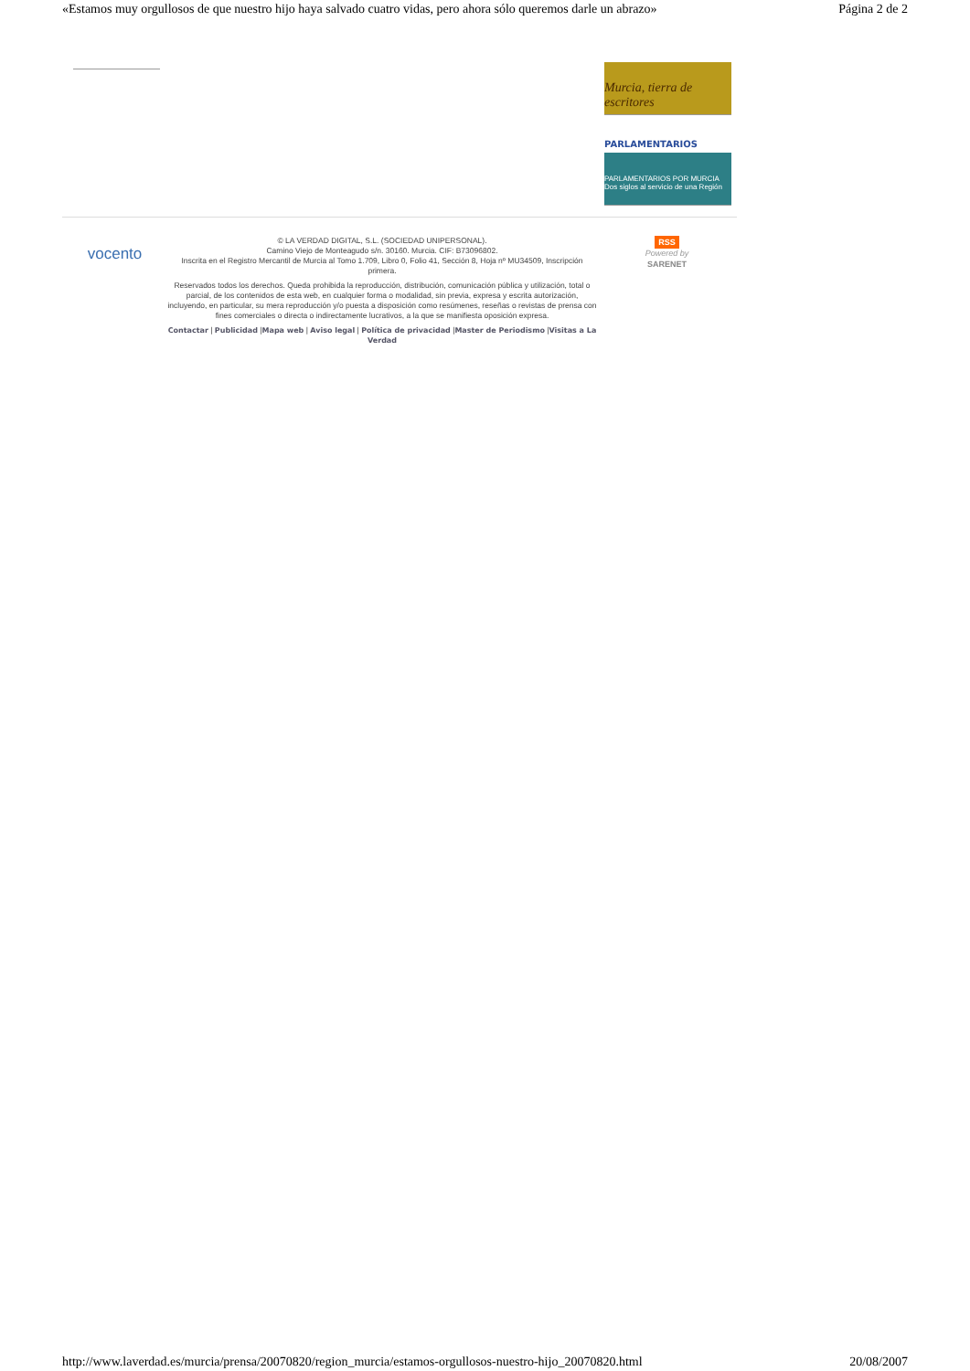«Estamos muy orgullosos de que nuestro hijo haya salvado cuatro vidas, pero ahora sólo queremos darle un abrazo» Página 2 de 2
Murcia, tierra de escritores
PARLAMENTARIOS
PARLAMENTARIOS POR MURCIA
Dos siglos al servicio de una Región
vocento
© LA VERDAD DIGITAL, S.L. (SOCIEDAD UNIPERSONAL).
Camino Viejo de Monteagudo s/n. 30160. Murcia. CIF: B73096802.
Inscrita en el Registro Mercantil de Murcia al Tomo 1.709, Libro 0, Folio 41, Sección 8, Hoja nº MU34509, Inscripción primera.
Reservados todos los derechos. Queda prohibida la reproducción, distribución, comunicación pública y utilización, total o parcial, de los contenidos de esta web, en cualquier forma o modalidad, sin previa, expresa y escrita autorización, incluyendo, en particular, su mera reproducción y/o puesta a disposición como resúmenes, reseñas o revistas de prensa con fines comerciales o directa o indirectamente lucrativos, a la que se manifiesta oposición expresa.
Contactar | Publicidad |Mapa web | Aviso legal | Política de privacidad |Master de Periodismo |Visitas a La Verdad
RSS
Powered by
SARENET
http://www.laverdad.es/murcia/prensa/20070820/region_murcia/estamos-orgullosos-nuestro-hijo_20070820.html 20/08/2007